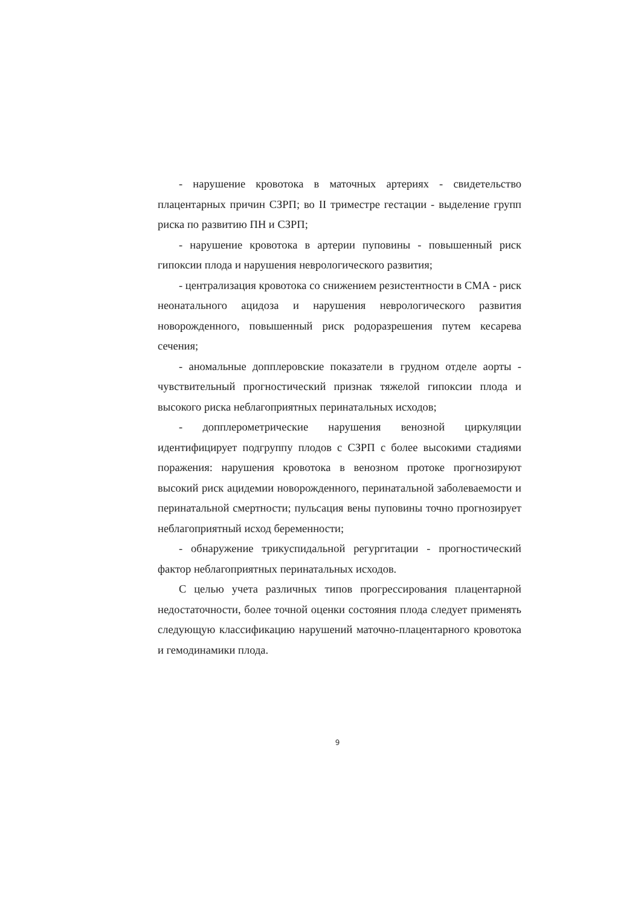- нарушение кровотока в маточных артериях - свидетельство плацентарных причин СЗРП; во II триместре гестации - выделение групп риска по развитию ПН и СЗРП;
- нарушение кровотока в артерии пуповины - повышенный риск гипоксии плода и нарушения неврологического развития;
- централизация кровотока со снижением резистентности в СМА - риск неонатального ацидоза и нарушения неврологического развития новорожденного, повышенный риск родоразрешения путем кесарева сечения;
- аномальные допплеровские показатели в грудном отделе аорты - чувствительный прогностический признак тяжелой гипоксии плода и высокого риска неблагоприятных перинатальных исходов;
- допплерометрические нарушения венозной циркуляции идентифицирует подгруппу плодов с СЗРП с более высокими стадиями поражения: нарушения кровотока в венозном протоке прогнозируют высокий риск ацидемии новорожденного, перинатальной заболеваемости и перинатальной смертности; пульсация вены пуповины точно прогнозирует неблагоприятный исход беременности;
- обнаружение трикуспидальной регургитации - прогностический фактор неблагоприятных перинатальных исходов.
С целью учета различных типов прогрессирования плацентарной недостаточности, более точной оценки состояния плода следует применять следующую классификацию нарушений маточно-плацентарного кровотока и гемодинамики плода.
9